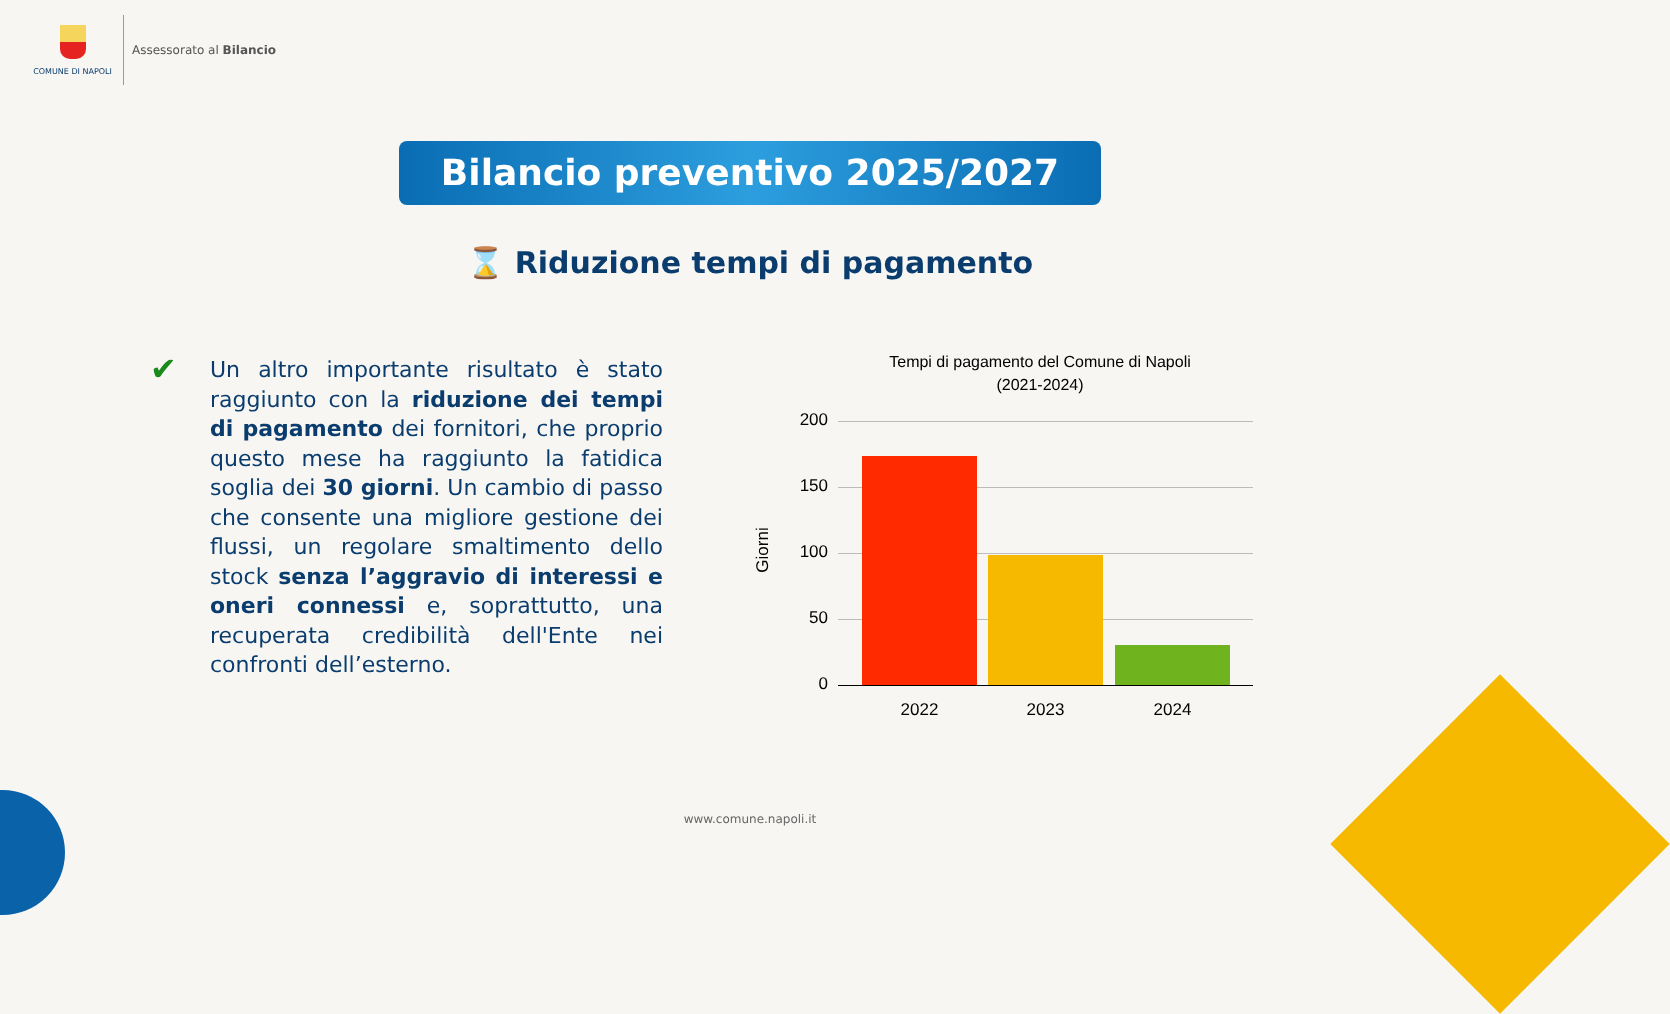COMUNE DI NAPOLI
Assessorato al Bilancio
Bilancio preventivo 2025/2027
⌛ Riduzione tempi di pagamento
✔
Un altro importante risultato è stato raggiunto con la riduzione dei tempi di pagamento dei fornitori, che proprio questo mese ha raggiunto la fatidica soglia dei 30 giorni. Un cambio di passo che consente una migliore gestione dei flussi, un regolare smaltimento dello stock senza l’aggravio di interessi e oneri connessi e, soprattutto, una recuperata credibilità dell'Ente nei confronti dell’esterno.
Tempi di pagamento del Comune di Napoli
(2021-2024)
Giorni
200
150
100
50
0
2022 2023 2024
www.comune.napoli.it